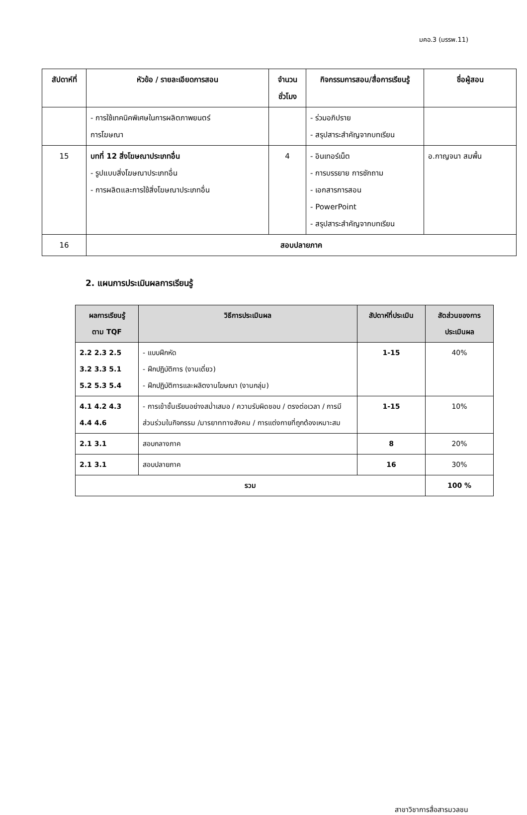มคอ.3 (มรรพ.11)
| สัปดาห์ที่ | หัวข้อ / รายละเอียดการสอน | จำนวน ชั่วโมง | กิจกรรมการสอน/สื่อการเรียนรู้ | ชื่อผู้สอน |
| --- | --- | --- | --- | --- |
| | - การใช้เทคนิคพิเศษในการผลิตภาพยนตร์ การโฆษณา | | - ร่วมอภิปราย - สรุปสาระสำคัญจากบทเรียน | |
| 15 | บทที่ 12 สิ่งโฆษณาประเภทอื่น - รูปแบบสิ่งโฆษณาประเภทอื่น - การผลิตและการใช้สิ่งโฆษณาประเภทอื่น | 4 | - อินเทอร์เน็ต - การบรรยาย การซักถาม - เอกสารการสอน - PowerPoint - สรุปสาระสำคัญจากบทเรียน | อ.กาญจนา สมพื้น |
| 16 | สอบปลายภาค | | | |
2. แผนการประเมินผลการเรียนรู้
| ผลการเรียนรู้ ตาม TQF | วิธีการประเมินผล | สัปดาห์ที่ประเมิน | สัดส่วนของการ ประเมินผล |
| --- | --- | --- | --- |
| 2.2 2.3 2.5 3.2 3.3 5.1 5.2 5.3 5.4 | - แบบฝึกหัด - ฝึกปฏิบัติการ (งานเดี่ยว) - ฝึกปฏิบัติการและผลิตงานโฆษณา (งานกลุ่ม) | 1-15 | 40% |
| 4.1 4.2 4.3 4.4 4.6 | - การเข้าชั้นเรียนอย่างสม่ำเสมอ / ความรับผิดชอบ / ตรงต่อเวลา / การมีส่วนร่วมในกิจกรรม /มารยาททางสังคม / การแต่งกายที่ถูกต้องเหมาะสม | 1-15 | 10% |
| 2.1 3.1 | สอบกลางภาค | 8 | 20% |
| 2.1 3.1 | สอบปลายภาค | 16 | 30% |
| รวม | | | 100 % |
สาขาวิชาการสื่อสารมวลชน